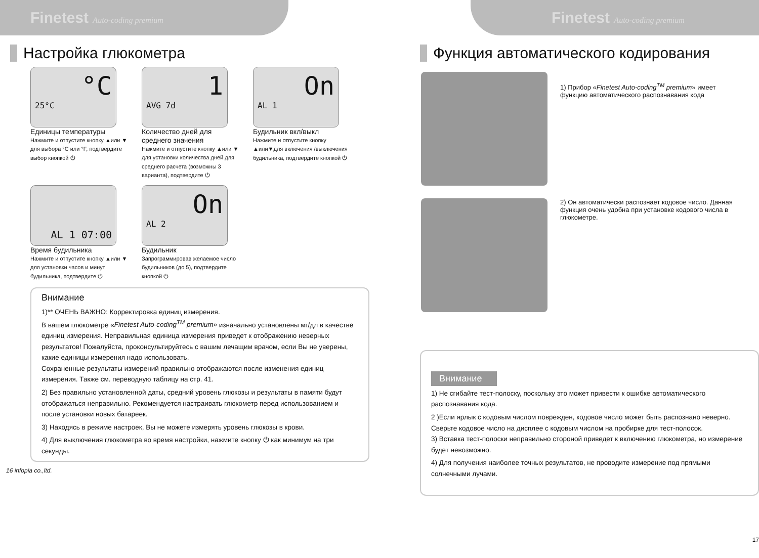Finetest Auto-coding premium
Настройка глюкометра
°C
25°C
Единицы температуры
Нажмите и отпустите кнопку ▲или ▼ для выбора °C или °F, подтвердите выбор кнопкой ⏻
1
AVG 7d
Количество дней для среднего значения
Нажмите и отпустите кнопку ▲или ▼ для установки количества дней для среднего расчета (возможны 3 варианта), подтвердите ⏻
On
AL 1
Будильник вкл/выкл
Нажмите и отпустите кнопку ▲или▼для включения /выключения будильника, подтвердите кнопкой ⏻
AL 1 07:00
Время будильника
Нажмите и отпустите кнопку ▲или ▼ для установки часов и минут будильника, подтвердите ⏻
On
AL 2
Будильник
Запрограммировав желаемое число будильников (до 5), подтвердите кнопкой ⏻
Внимание
1)** ОЧЕНЬ ВАЖНО: Корректировка единиц измерения.
В вашем глюкометре «Finetest Auto-coding<sup>TM</sup> premium» изначально установлены мг/дл в качестве единиц измерения. Неправильная единица измерения приведет к отображению неверных результатов! Пожалуйста, проконсультируйтесь с вашим лечащим врачом, если Вы не уверены, какие единицы измерения надо использовать.
Сохраненные результаты измерений правильно отображаются после изменения единиц измерения. Также см. переводную таблицу на стр. 41.
2) Без правильно установленной даты, средний уровень глюкозы и результаты в памяти будут отображаться неправильно. Рекомендуется настраивать глюкометр перед использованием и после установки новых батареек.
3) Находясь в режиме настроек, Вы не можете измерять уровень глюкозы в крови.
4) Для выключения глюкометра во время настройки, нажмите кнопку ⏻ как минимум на три секунды.
16 infopia co.,ltd.
Finetest Auto-coding premium
Функция автоматического кодирования
1) Прибор «Finetest Auto-coding<sup>TM</sup> premium» имеет функцию автоматического распознавания кода
2) Он автоматически распознает кодовое число. Данная функция очень удобна при установке кодового числа в глюкометре.
Внимание
1) Не сгибайте тест-полоску, поскольку это может привести к ошибке автоматического распознавания кода.
2 )Если ярлык с кодовым числом поврежден, кодовое число может быть распознано неверно. Сверьте кодовое число на дисплее с кодовым числом на пробирке для тест-полосок.
3) Вставка тест-полоски неправильно стороной приведет к включению глюкометра, но измерение будет невозможно.
4) Для получения наиболее точных результатов, не проводите измерение под прямыми солнечными лучами.
17